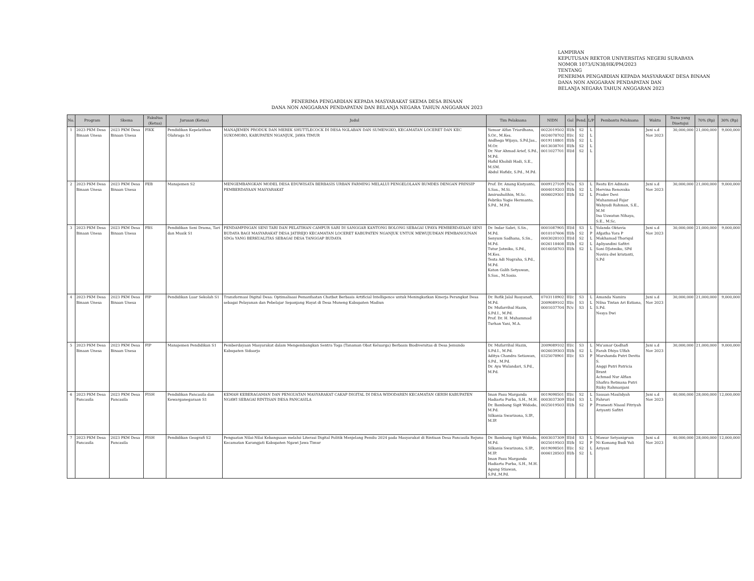LAMPIRAN
KEPUTUSAN REKTOR UNIVERSITAS NEGERI SURABAYA
NOMOR 1073/UN38/HK/PM/2023
TENTANG
PENERIMA PENGABDIAN KEPADA MASYARAKAT DESA BINAAN
DANA NON ANGGARAN PENDAPATAN DAN
BELANJA NEGARA TAHUN ANGGARAN 2023
PENERIMA PENGABDIAN KEPADA MASYARAKAT SKEMA DESA BINAAN
DANA NON ANGGARAN PENDAPATAN DAN BELANJA NEGARA TAHUN ANGGARAN 2023
| No. | Program | Skema | Fakultas (Ketua) | Jurusan (Ketua) | Judul | Tim Pelaksana | NIDN | Gol | Pend. | L/P | Pembantu Pelaksana | Waktu | Dana yang Disetujui | 70% (Rp) | 30% (Rp) |
| --- | --- | --- | --- | --- | --- | --- | --- | --- | --- | --- | --- | --- | --- | --- | --- |
| 1 | 2023 PKM Desa Binaan Unesa | 2023 PKM Desa Binaan Unesa | FIKK | Pendidikan Kepelatihan Olahraga S1 | MANAJEMEN PRODUK DAN MEREK SHUTTLECOCK DI DESA NGLABAN DAN SUMENGKO, KECAMATAN LOCERET DAN KEC SUKOMORO, KABUPATEN NGANJUK, JAWA TIMUR | Yanuar Alfan Triardhana, S.Or., M.Kes. Andhega Wijaya, S.Pd.Jas., M.Or. Dr. Nur Ahmad Arief, S.Pd., M.Pd. Hafid Kholidi Hadi, S.E., M.SM. Abdul Hafidz, S.Pd., M.Pd. | 0022019502 0024078702 0019118801 0013038701 0011027701 | III/b III/c III/b III/b III/d | S2 S2 S2 S2 S2 | L L L L L | | Juni s.d Nov 2023 | 30,000,000 | 21,000,000 | 9,000,000 |
| 2 | 2023 PKM Desa Binaan Unesa | 2023 PKM Desa Binaan Unesa | FEB | Manajemen S2 | MENGEMBANGKAN MODEL DESA EDUWISATA BERBASIS URBAN FARMING MELALUI PENGELOLAAN BUMDES DENGAN PRINSIP PEMBERDAYAAN MASYARAKAT | Prof. Dr. Anang Kistyanto, S.Sos., M.Si. Amirusholihin, M.Sc. Febrika Yogie Hermanto, S.Pd., M.Pd. | 0009127109 0004019203 0006029301 | IV/a III/b III/b | S3 S2 S2 | L L L | Restu Eri Adinata Hervina Renovaka Pradev Devi Muhammad Fajar Wahyudi Rahman, S.E., M.M Ina Uswatun Nihaya, S.E., M.Sc. | Juni s.d Nov 2023 | 30,000,000 | 21,000,000 | 9,000,000 |
| 3 | 2023 PKM Desa Binaan Unesa | 2023 PKM Desa Binaan Unesa | FBS | Pendidikan Seni Drama, Tari dan Musik S1 | PENDAMPINGAN SENI TARI DAN PELATIHAN CAMPUR SARI DI SANGGAR KANTONG BOLONG SEBAGAI UPAYA PEMBERDAYAAN SENI BUDAYA BAGI MASYARAKAT DESA JATIREJO KECAMATAN LOCERET KABUPATEN NGANJUK UNTUK MEWUJUDKAN PEMBANGUNAN SDGs YANG BERKUALITAS SEBAGAI DESA TANGGAP BUDAYA | Dr. Indar Sabri, S.Sn., M.Pd. Senyum Sadhana, S.Sn., M.Pd. Tutur Jatmiko, S.Pd., M.Kes. Testa Adi Nugraha, S.Pd., M.Pd. Katon Galih Setyawan, S.Sos., M.Sosio. | 0001087905 0010107606 0003028103 0026118408 0016058703 | III/d III/b III/d III/b III/b | S3 S2 S2 S2 S2 | L P L L L | Yolanda Oktavia Afgatha Yora P Mokhamad Thoriqul Apliyandini Safitri Soni DJatmiko, SPd Novira dwi kristanti, S.Pd | Juni s.d Nov 2023 | 30,000,000 | 21,000,000 | 9,000,000 |
| 4 | 2023 PKM Desa Binaan Unesa | 2023 PKM Desa Binaan Unesa | FIP | Pendidikan Luar Sekolah S1 | Transformasi Digital Desa: Optimalisasi Pemanfaatan Chatbot Berbasis Artificial Intelligence untuk Meningkatkan Kinerja Perangkat Desa sebagai Pelayanan dan Pebelajar Sepanjang Hayat di Desa Muneng Kabupaten Madiun | Dr. Rofik Jalal Rosyanafi, M.Pd. Dr. Mufarrihul Hazin, S.Pd.I., M.Pd. Prof. Dr. H. Muhammad Turhan Yani, M.A. | 0703118902 2009089102 0001037704 | III/c III/c IV/c | S3 S3 S3 | L L L | Amanda Namira Nilna Tintan Ari Estiana, S.Pd. Nesya Dwi | Juni s.d Nov 2023 | 30,000,000 | 21,000,000 | 9,000,000 |
| 5 | 2023 PKM Desa Binaan Unesa | 2023 PKM Desa Binaan Unesa | FIP | Manajemen Pendidikan S1 | Pemberdayaan Masyarakat dalam Mengembangkan Sentra Toga (Tanaman Obat Keluarga) Berbasis Biodiversitas di Desa Jemundo Kabupaten Sidoarjo | Dr. Mufarrihul Hazin, S.Pd.I., M.Pd. Aditya Chandra Setiawan, S.Pd., M.Pd. Dr. Ayu Wulandari, S.Pd., M.Pd. | 2009089102 0026039303 0325078901 | III/c III/b III/c | S3 S2 S3 | L L P | Mu'amar Qodhafi Farah Dhiya Ulfah Marshanda Putri Devita S. Anggi Putri Patricia Brant Achmad Nur Alfian Shafira Retmana Putri Rizky Rahmanjani | Juni s.d Nov 2023 | 30,000,000 | 21,000,000 | 9,000,000 |
| 6 | 2023 PKM Desa Pancasila | 2023 PKM Desa Pancasila | FISH | Pendidikan Pancasila dan Kewarganegaraan S1 | KEMAH KEBERAGAMAN DAN PENGUATAN MASYARAKAT CAKAP DIGITAL DI DESA WIDODAREN KECAMATAN GERIH KABUPATEN NGAWI SEBAGAI RINTISAN DESA PANCASILA | Iman Pasu Marganda Hadiarto Purba, S.H., M.H. Dr. Bambang Sigit Widodo, M.Pd. Silkania Swarizona, S.IP., M.IP. | 0019098501 0003037309 0025019503 | III/c III/d III/b | S2 S3 S2 | L L P | Sausan Maulidyah Fahruri Pramesti Nisaul Fitriyah Ariyanti Safitri | Juni s.d Nov 2023 | 40,000,000 | 28,000,000 | 12,000,000 |
| 7 | 2023 PKM Desa Pancasila | 2023 PKM Desa Pancasila | FISH | Pendidikan Geografi S2 | Penguatan Nilai-Nilai Kebangsaan melalui Literasi Digital Politik Menjelang Pemilu 2024 pada Masyarakat di Rintisan Desa Pancasila Rejuno Kecamatan Karangjati Kabupaten Ngawi Jawa Timur | Dr. Bambang Sigit Widodo, M.Pd. Silkania Swarizona, S.IP., M.IP. Iman Pasu Marganda Hadiarto Purba, S.H., M.H. Agung Stiawan, S.Pd.,M.Pd. | 0003037309 0025019503 0019098501 0006128503 | III/d III/b III/c III/b | S3 S2 S2 S2 | L P L L | Mawar Setyanigrum Ni Komang Budi Yuli Ariyani | Juni s.d Nov 2023 | 40,000,000 | 28,000,000 | 12,000,000 |